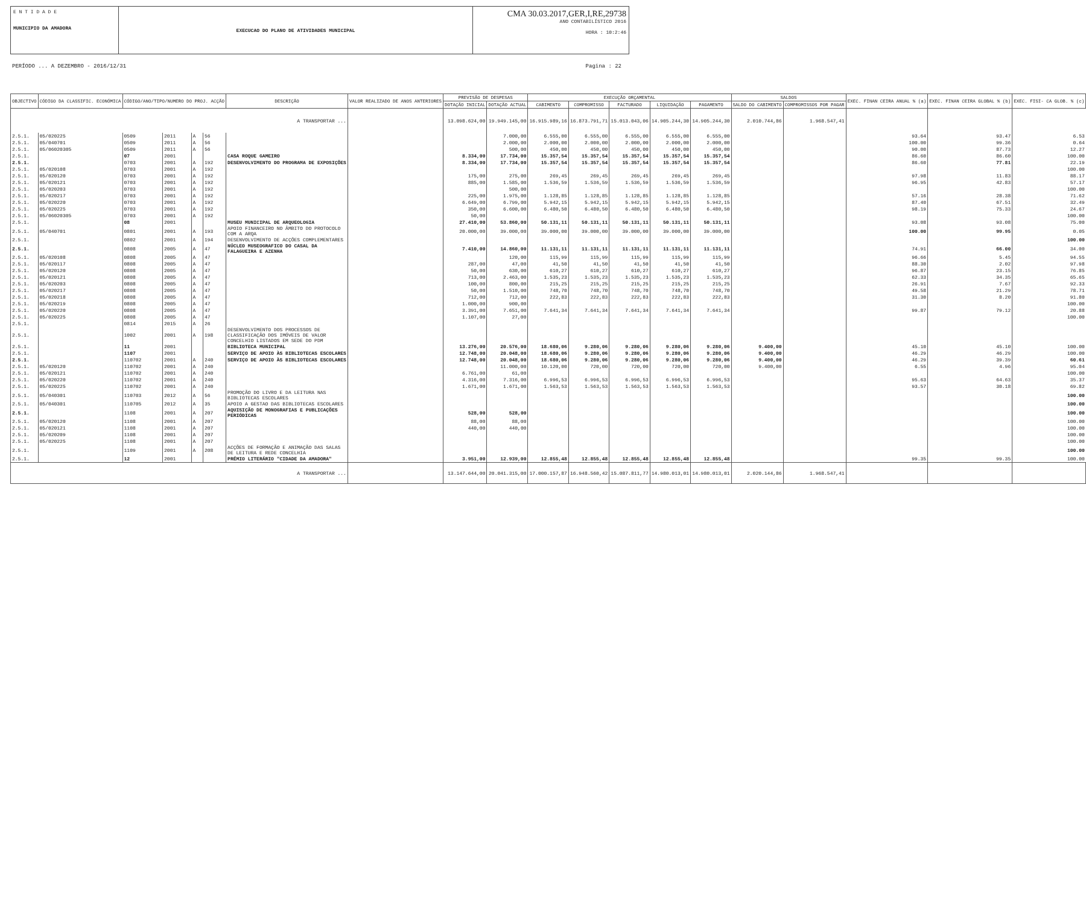E N T I D A D E
MUNICIPIO DA AMADORA
EXECUCAO DO PLANO DE ATIVIDADES MUNICIPAL
CMA 30.03.2017,GER,I,RE,29738
ANO CONTABILÍSTICO 2016
HORA : 10:2:46
PERÍODO ... A DEZEMBRO - 2016/12/31 Pagina : 22
| OBJECTIVO | CÓDIGO DA CLASSIFIC. ECONÓMICA | CÓDIGO/ANO/TIPO/NUMERO DO PROJ. ACÇÃO | | | | DESCRIÇÃO | VALOR REALIZADO DE ANOS ANTERIORES | PREVISÃO DE DESPESAS | | EXECUÇÃO ORÇAMENTAL | | | | | SALDOS | | EXEC. FINAN CEIRA ANUAL % (a) | EXEC. FINAN CEIRA GLOBAL % (b) | EXEC. FISI- CA GLOB. % (c) |
| --- | --- | --- | --- | --- | --- | --- | --- | --- | --- | --- | --- | --- | --- | --- | --- | --- | --- | --- | --- |
| | | | | | | | | DOTAÇÃO INICIAL | DOTAÇÃO ACTUAL | CABIMENTO | COMPROMISSO | FACTURADO | LIQUIDAÇÃO | PAGAMENTO | SALDO DO CABIMENTO | COMPROMISSOS POR PAGAR | | | |
| A TRANSPORTAR ... | | | | | | | | 13.098.624,00 | 19.949.145,00 | 16.915.989,16 | 16.873.791,71 | 15.013.043,06 | 14.905.244,30 | 14.905.244,30 | 2.010.744,86 | 1.968.547,41 | | | |
| 2.5.1. | 05/020225 | 0509 | 2011 | A | 56 | | | | 7.000,00 | 6.555,00 | 6.555,00 | 6.555,00 | 6.555,00 | 6.555,00 | | | 93.64 | 93.47 | 6.53 |
| 2.5.1. | 05/040701 | 0509 | 2011 | A | 56 | | | | 2.000,00 | 2.000,00 | 2.000,00 | 2.000,00 | 2.000,00 | 2.000,00 | | | 100.00 | 99.36 | 0.64 |
| 2.5.1. | 05/06020305 | 0509 | 2011 | A | 56 | | | | 500,00 | 450,00 | 450,00 | 450,00 | 450,00 | 450,00 | | | 90.00 | 87.73 | 12.27 |
| 2.5.1. | | 07 | 2001 | | | CASA ROQUE GAMEIRO | | 8.334,00 | 17.734,00 | 15.357,54 | 15.357,54 | 15.357,54 | 15.357,54 | 15.357,54 | | | 86.60 | 86.60 | 100.00 |
| 2.5.1. | | 0703 | 2001 | A | 192 | DESENVOLVIMENTO DO PROGRAMA DE EXPOSIÇÕES | | 8.334,00 | 17.734,00 | 15.357,54 | 15.357,54 | 15.357,54 | 15.357,54 | 15.357,54 | | | 86.60 | 77.81 | 22.19 |
| 2.5.1. | 05/020108 | 0703 | 2001 | A | 192 | | | | | | | | | | | | | | 100.00 |
| 2.5.1. | 05/020120 | 0703 | 2001 | A | 192 | | | 175,00 | 275,00 | 269,45 | 269,45 | 269,45 | 269,45 | 269,45 | | | 97.98 | 11.83 | 88.17 |
| 2.5.1. | 05/020121 | 0703 | 2001 | A | 192 | | | 885,00 | 1.585,00 | 1.536,59 | 1.536,59 | 1.536,59 | 1.536,59 | 1.536,59 | | | 96.95 | 42.83 | 57.17 |
| 2.5.1. | 05/020203 | 0703 | 2001 | A | 192 | | | | 500,00 | | | | | | | | | | 100.00 |
| 2.5.1. | 05/020217 | 0703 | 2001 | A | 192 | | | 225,00 | 1.975,00 | 1.128,85 | 1.128,85 | 1.128,85 | 1.128,85 | 1.128,85 | | | 57.16 | 28.38 | 71.62 |
| 2.5.1. | 05/020220 | 0703 | 2001 | A | 192 | | | 6.649,00 | 6.799,00 | 5.942,15 | 5.942,15 | 5.942,15 | 5.942,15 | 5.942,15 | | | 87.40 | 67.51 | 32.49 |
| 2.5.1. | 05/020225 | 0703 | 2001 | A | 192 | | | 350,00 | 6.600,00 | 6.480,50 | 6.480,50 | 6.480,50 | 6.480,50 | 6.480,50 | | | 98.19 | 75.33 | 24.67 |
| 2.5.1. | 05/06020305 | 0703 | 2001 | A | 192 | | | 50,00 | | | | | | | | | | | 100.00 |
| 2.5.1. | | 08 | 2001 | | | MUSEU MUNICIPAL DE ARQUEOLOGIA | | 27.410,00 | 53.860,00 | 50.131,11 | 50.131,11 | 50.131,11 | 50.131,11 | 50.131,11 | | | 93.08 | 93.08 | 75.00 |
| 2.5.1. | 05/040701 | 0801 | 2001 | A | 193 | APOIO FINANCEIRO NO ÂMBITO DO PROTOCOLO COM A ARQA | | 20.000,00 | 39.000,00 | 39.000,00 | 39.000,00 | 39.000,00 | 39.000,00 | 39.000,00 | | | 100.00 | 99.95 | 0.05 |
| 2.5.1. | | 0802 | 2001 | A | 194 | DESENVOLVIMENTO DE ACÇÕES COMPLEMENTARES | | | | | | | | | | | | | 100.00 |
| 2.5.1. | | 0808 | 2005 | A | 47 | NÚCLEO MUSEOGRAFICO DO CASAL DA FALAGUEIRA E AZENHA | | 7.410,00 | 14.860,00 | 11.131,11 | 11.131,11 | 11.131,11 | 11.131,11 | 11.131,11 | | | 74.91 | 66.00 | 34.00 |
| 2.5.1. | 05/020108 | 0808 | 2005 | A | 47 | | | | 120,00 | 115,99 | 115,99 | 115,99 | 115,99 | 115,99 | | | 96.66 | 5.45 | 94.55 |
| 2.5.1. | 05/020117 | 0808 | 2005 | A | 47 | | | 287,00 | 47,00 | 41,50 | 41,50 | 41,50 | 41,50 | 41,50 | | | 88.30 | 2.02 | 97.98 |
| 2.5.1. | 05/020120 | 0808 | 2005 | A | 47 | | | 50,00 | 630,00 | 610,27 | 610,27 | 610,27 | 610,27 | 610,27 | | | 96.87 | 23.15 | 76.85 |
| 2.5.1. | 05/020121 | 0808 | 2005 | A | 47 | | | 713,00 | 2.463,00 | 1.535,23 | 1.535,23 | 1.535,23 | 1.535,23 | 1.535,23 | | | 62.33 | 34.35 | 65.65 |
| 2.5.1. | 05/020203 | 0808 | 2005 | A | 47 | | | 100,00 | 800,00 | 215,25 | 215,25 | 215,25 | 215,25 | 215,25 | | | 26.91 | 7.67 | 92.33 |
| 2.5.1. | 05/020217 | 0808 | 2005 | A | 47 | | | 50,00 | 1.510,00 | 748,70 | 748,70 | 748,70 | 748,70 | 748,70 | | | 49.58 | 21.29 | 78.71 |
| 2.5.1. | 05/020218 | 0808 | 2005 | A | 47 | | | 712,00 | 712,00 | 222,83 | 222,83 | 222,83 | 222,83 | 222,83 | | | 31.30 | 8.20 | 91.80 |
| 2.5.1. | 05/020219 | 0808 | 2005 | A | 47 | | | 1.000,00 | 900,00 | | | | | | | | | | 100.00 |
| 2.5.1. | 05/020220 | 0808 | 2005 | A | 47 | | | 3.391,00 | 7.651,00 | 7.641,34 | 7.641,34 | 7.641,34 | 7.641,34 | 7.641,34 | | | 99.87 | 79.12 | 20.88 |
| 2.5.1. | 05/020225 | 0808 | 2005 | A | 47 | | | 1.107,00 | 27,00 | | | | | | | | | | 100.00 |
| 2.5.1. | | 0814 | 2015 | A | 26 | | | | | | | | | | | | | | |
| 2.5.1. | | 1002 | 2001 | A | 198 | DESENVOLVIMENTO DOS PROCESSOS DE CLASSIFICAÇÃO DOS IMÓVEIS DE VALOR CONCELHIO LISTADOS EM SEDE DO PDM | | | | | | | | | | | | | |
| 2.5.1. | | 11 | 2001 | | | BIBLIOTECA MUNICIPAL | | 13.276,00 | 20.576,00 | 18.680,06 | 9.280,06 | 9.280,06 | 9.280,06 | 9.280,06 | 9.400,00 | | 45.10 | 45.10 | 100.00 |
| 2.5.1. | | 1107 | 2001 | | | SERVIÇO DE APOIO ÀS BIBLIOTECAS ESCOLARES | | 12.748,00 | 20.048,00 | 18.680,06 | 9.280,06 | 9.280,06 | 9.280,06 | 9.280,06 | 9.400,00 | | 46.29 | 46.29 | 100.00 |
| 2.5.1. | | 110702 | 2001 | A | 240 | SERVIÇO DE APOIO ÀS BIBLIOTECAS ESCOLARES | | 12.748,00 | 20.048,00 | 18.680,06 | 9.280,06 | 9.280,06 | 9.280,06 | 9.280,06 | 9.400,00 | | 46.29 | 39.39 | 60.61 |
| 2.5.1. | 05/020120 | 110702 | 2001 | A | 240 | | | | 11.000,00 | 10.120,00 | 720,00 | 720,00 | 720,00 | 720,00 | 9.400,00 | | 6.55 | 4.96 | 95.04 |
| 2.5.1. | 05/020121 | 110702 | 2001 | A | 240 | | | 6.761,00 | 61,00 | | | | | | | | | | 100.00 |
| 2.5.1. | 05/020220 | 110702 | 2001 | A | 240 | | | 4.316,00 | 7.316,00 | 6.996,53 | 6.996,53 | 6.996,53 | 6.996,53 | 6.996,53 | | | 95.63 | 64.63 | 35.37 |
| 2.5.1. | 05/020225 | 110702 | 2001 | A | 240 | | | 1.671,00 | 1.671,00 | 1.563,53 | 1.563,53 | 1.563,53 | 1.563,53 | 1.563,53 | | | 93.57 | 30.18 | 69.82 |
| 2.5.1. | 05/040301 | 110703 | 2012 | A | 56 | PROMOÇÃO DO LIVRO E DA LEITURA NAS BIBLIOTECAS ESCOLARES | | | | | | | | | | | | | 100.00 |
| 2.5.1. | 05/040301 | 110705 | 2012 | A | 35 | APOIO A GESTAO DAS BIBLIOTECAS ESCOLARES | | | | | | | | | | | | | 100.00 |
| 2.5.1. | | 1108 | 2001 | A | 207 | AQUISIÇÃO DE MONOGRAFIAS E PUBLICAÇÕES PERIÓDICAS | | 528,00 | 528,00 | | | | | | | | | | 100.00 |
| 2.5.1. | 05/020120 | 1108 | 2001 | A | 207 | | | 88,00 | 88,00 | | | | | | | | | | 100.00 |
| 2.5.1. | 05/020121 | 1108 | 2001 | A | 207 | | | 440,00 | 440,00 | | | | | | | | | | 100.00 |
| 2.5.1. | 05/020209 | 1108 | 2001 | A | 207 | | | | | | | | | | | | | | 100.00 |
| 2.5.1. | 05/020225 | 1108 | 2001 | A | 207 | | | | | | | | | | | | | | 100.00 |
| 2.5.1. | | 1109 | 2001 | A | 208 | ACÇÕES DE FORMAÇÃO E ANIMAÇÃO DAS SALAS DE LEITURA E REDE CONCELHIA | | | | | | | | | | | | | 100.00 |
| 2.5.1. | | 12 | 2001 | | | PRÉMIO LITERÁRIO "CIDADE DA AMADORA" | | 3.951,00 | 12.939,00 | 12.855,48 | 12.855,48 | 12.855,48 | 12.855,48 | 12.855,48 | | | 99.35 | 99.35 | 100.00 |
| A TRANSPORTAR ... | | | | | | | | 13.147.644,00 | 20.041.315,00 | 17.000.157,87 | 16.948.560,42 | 15.087.811,77 | 14.980.013,01 | 14.980.013,01 | 2.020.144,86 | 1.968.547,41 | | | |